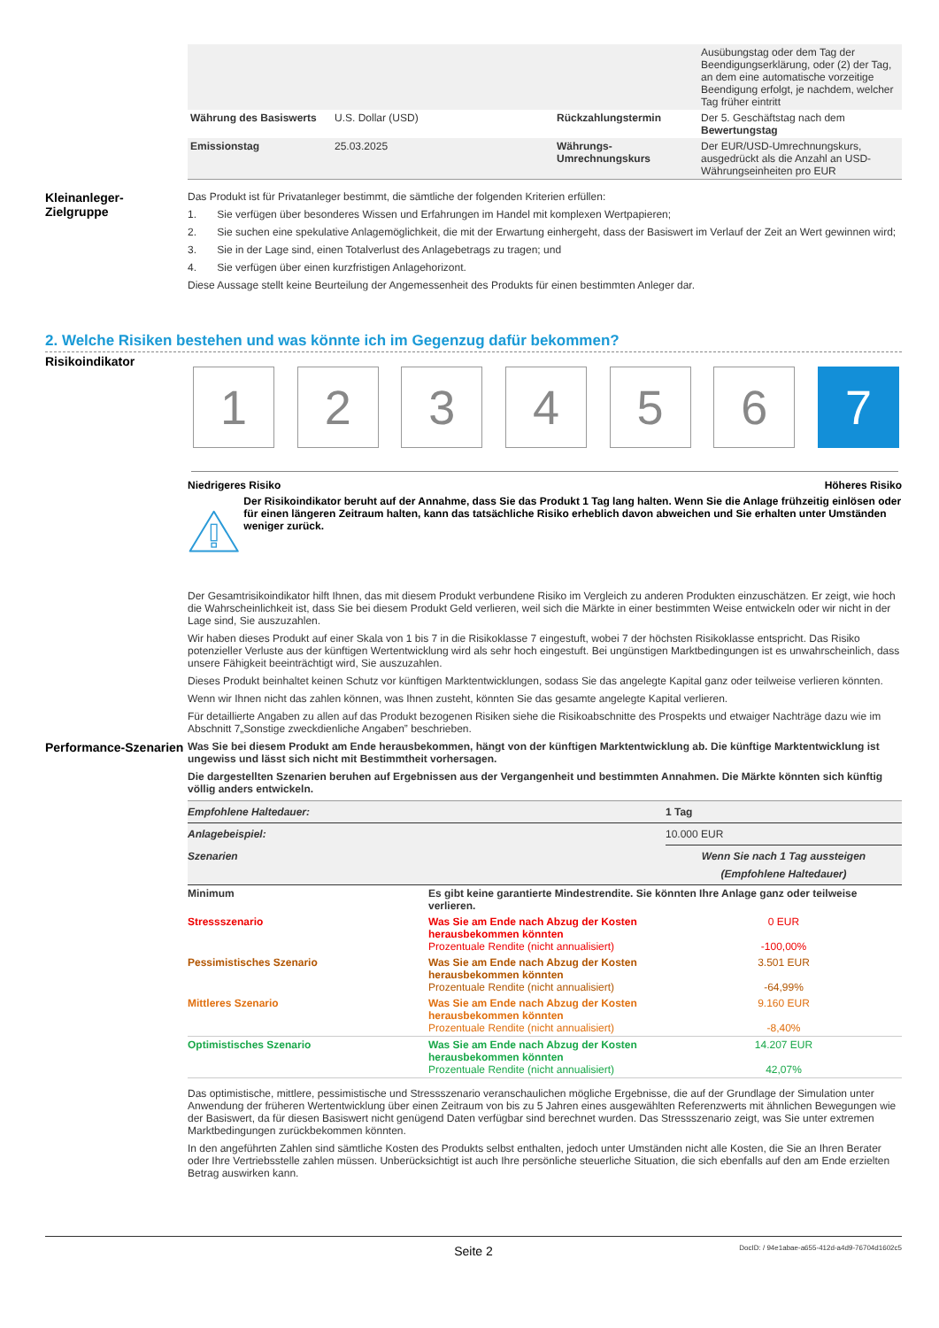| | | | Ausübungstag oder dem Tag der Beendigungserklärung, oder (2) der Tag, an dem eine automatische vorzeitige Beendigung erfolgt, je nachdem, welcher Tag früher eintritt |
| Währung des Basiswerts | U.S. Dollar (USD) | Rückzahlungstermin | Der 5. Geschäftstag nach dem Bewertungstag |
| Emissionstag | 25.03.2025 | Währungs-Umrechnungskurs | Der EUR/USD-Umrechnungskurs, ausgedrückt als die Anzahl an USD-Währungseinheiten pro EUR |
Kleinanleger-
Zielgruppe
Das Produkt ist für Privatanleger bestimmt, die sämtliche der folgenden Kriterien erfüllen:
1. Sie verfügen über besonderes Wissen und Erfahrungen im Handel mit komplexen Wertpapieren;
2. Sie suchen eine spekulative Anlagemöglichkeit, die mit der Erwartung einhergeht, dass der Basiswert im Verlauf der Zeit an Wert gewinnen wird;
3. Sie in der Lage sind, einen Totalverlust des Anlagebetrags zu tragen; und
4. Sie verfügen über einen kurzfristigen Anlagehorizont.
Diese Aussage stellt keine Beurteilung der Angemessenheit des Produkts für einen bestimmten Anleger dar.
2. Welche Risiken bestehen und was könnte ich im Gegenzug dafür bekommen?
Risikoindikator
1 2 3 4 5 6 7
Niedrigeres Risiko Höheres Risiko
Der Risikoindikator beruht auf der Annahme, dass Sie das Produkt 1 Tag lang halten. Wenn Sie die Anlage frühzeitig einlösen oder für einen längeren Zeitraum halten, kann das tatsächliche Risiko erheblich davon abweichen und Sie erhalten unter Umständen weniger zurück.
Der Gesamtrisikoindikator hilft Ihnen, das mit diesem Produkt verbundene Risiko im Vergleich zu anderen Produkten einzuschätzen. Er zeigt, wie hoch die Wahrscheinlichkeit ist, dass Sie bei diesem Produkt Geld verlieren, weil sich die Märkte in einer bestimmten Weise entwickeln oder wir nicht in der Lage sind, Sie auszuzahlen.
Wir haben dieses Produkt auf einer Skala von 1 bis 7 in die Risikoklasse 7 eingestuft, wobei 7 der höchsten Risikoklasse entspricht. Das Risiko potenzieller Verluste aus der künftigen Wertentwicklung wird als sehr hoch eingestuft. Bei ungünstigen Marktbedingungen ist es unwahrscheinlich, dass unsere Fähigkeit beeinträchtigt wird, Sie auszuzahlen.
Dieses Produkt beinhaltet keinen Schutz vor künftigen Marktentwicklungen, sodass Sie das angelegte Kapital ganz oder teilweise verlieren könnten.
Wenn wir Ihnen nicht das zahlen können, was Ihnen zusteht, könnten Sie das gesamte angelegte Kapital verlieren.
Für detaillierte Angaben zu allen auf das Produkt bezogenen Risiken siehe die Risikoabschnitte des Prospekts und etwaiger Nachträge dazu wie im Abschnitt 7„Sonstige zweckdienliche Angaben” beschrieben.
Performance-Szenarien
Was Sie bei diesem Produkt am Ende herausbekommen, hängt von der künftigen Marktentwicklung ab. Die künftige Marktentwicklung ist ungewiss und lässt sich nicht mit Bestimmtheit vorhersagen.
Die dargestellten Szenarien beruhen auf Ergebnissen aus der Vergangenheit und bestimmten Annahmen. Die Märkte könnten sich künftig völlig anders entwickeln.
| Empfohlene Haltedauer: | | 1 Tag |
| Anlagebeispiel: | | 10.000 EUR |
| Szenarien | | Wenn Sie nach 1 Tag aussteigen (Empfohlene Haltedauer) |
| Minimum | Es gibt keine garantierte Mindestrendite. Sie könnten Ihre Anlage ganz oder teilweise verlieren. | |
| Stressszenario | Was Sie am Ende nach Abzug der Kosten herausbekommen könnten Prozentuale Rendite (nicht annualisiert) | 0 EUR -100,00% |
| Pessimistisches Szenario | Was Sie am Ende nach Abzug der Kosten herausbekommen könnten Prozentuale Rendite (nicht annualisiert) | 3.501 EUR -64,99% |
| Mittleres Szenario | Was Sie am Ende nach Abzug der Kosten herausbekommen könnten Prozentuale Rendite (nicht annualisiert) | 9.160 EUR -8,40% |
| Optimistisches Szenario | Was Sie am Ende nach Abzug der Kosten herausbekommen könnten Prozentuale Rendite (nicht annualisiert) | 14.207 EUR 42,07% |
Das optimistische, mittlere, pessimistische und Stressszenario veranschaulichen mögliche Ergebnisse, die auf der Grundlage der Simulation unter Anwendung der früheren Wertentwicklung über einen Zeitraum von bis zu 5 Jahren eines ausgewählten Referenzwerts mit ähnlichen Bewegungen wie der Basiswert, da für diesen Basiswert nicht genügend Daten verfügbar sind berechnet wurden. Das Stressszenario zeigt, was Sie unter extremen Marktbedingungen zurückbekommen könnten.
In den angeführten Zahlen sind sämtliche Kosten des Produkts selbst enthalten, jedoch unter Umständen nicht alle Kosten, die Sie an Ihren Berater oder Ihre Vertriebsstelle zahlen müssen. Unberücksichtigt ist auch Ihre persönliche steuerliche Situation, die sich ebenfalls auf den am Ende erzielten Betrag auswirken kann.
Seite 2 DocID: / 94e1abae-a655-412d-a4d9-76704d1602c5